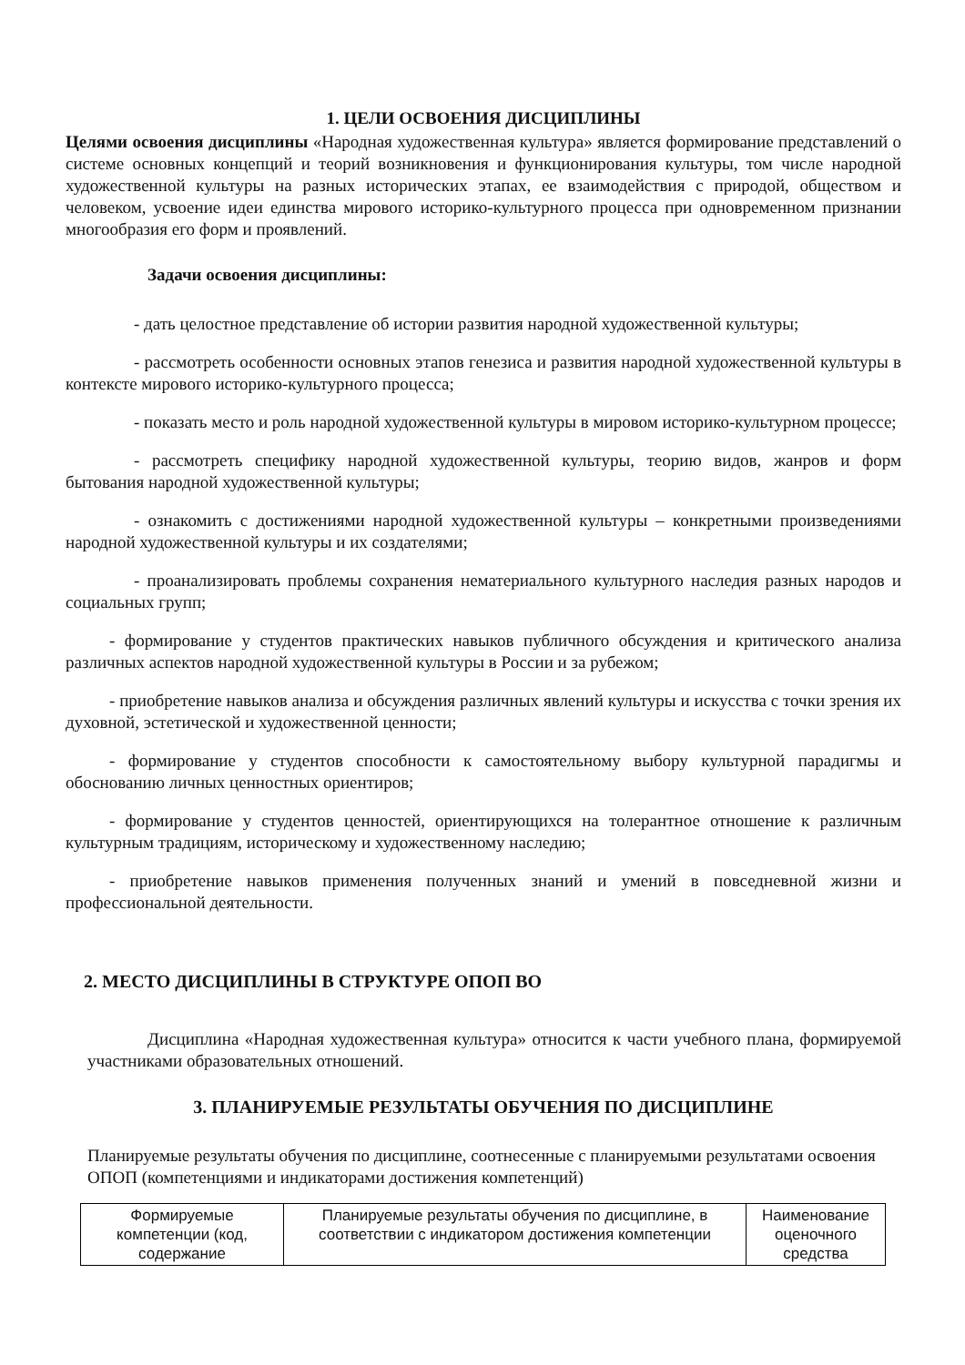1. ЦЕЛИ ОСВОЕНИЯ ДИСЦИПЛИНЫ
Целями освоения дисциплины «Народная художественная культура» является формирование представлений о системе основных концепций и теорий возникновения и функционирования культуры, том числе народной художественной культуры на разных исторических этапах, ее взаимодействия с природой, обществом и человеком, усвоение идеи единства мирового историко-культурного процесса при одновременном признании многообразия его форм и проявлений.
Задачи освоения дисциплины:
- дать целостное представление об истории развития народной художественной культуры;
- рассмотреть особенности основных этапов генезиса и развития народной художественной культуры в контексте мирового историко-культурного процесса;
- показать место и роль народной художественной культуры в мировом историко-культурном процессе;
- рассмотреть специфику народной художественной культуры, теорию видов, жанров и форм бытования народной художественной культуры;
- ознакомить с достижениями народной художественной культуры – конкретными произведениями народной художественной культуры и их создателями;
- проанализировать проблемы сохранения нематериального культурного наследия разных народов и социальных групп;
- формирование у студентов практических навыков публичного обсуждения и критического анализа различных аспектов народной художественной культуры в России и за рубежом;
- приобретение навыков анализа и обсуждения различных явлений культуры и искусства с точки зрения их духовной, эстетической и художественной ценности;
- формирование у студентов способности к самостоятельному выбору культурной парадигмы и обоснованию личных ценностных ориентиров;
- формирование у студентов ценностей, ориентирующихся на толерантное отношение к различным культурным традициям, историческому и художественному наследию;
- приобретение навыков применения полученных знаний и умений в повседневной жизни и профессиональной деятельности.
2. МЕСТО ДИСЦИПЛИНЫ В СТРУКТУРЕ ОПОП ВО
Дисциплина «Народная художественная культура» относится к части учебного плана, формируемой участниками образовательных отношений.
3. ПЛАНИРУЕМЫЕ РЕЗУЛЬТАТЫ ОБУЧЕНИЯ ПО ДИСЦИПЛИНЕ
Планируемые результаты обучения по дисциплине, соотнесенные с планируемыми результатами освоения ОПОП (компетенциями и индикаторами достижения компетенций)
| Формируемые компетенции (код, содержание | Планируемые результаты обучения по дисциплине, в соответствии с индикатором достижения компетенции | Наименование оценочного средства |
| --- | --- | --- |